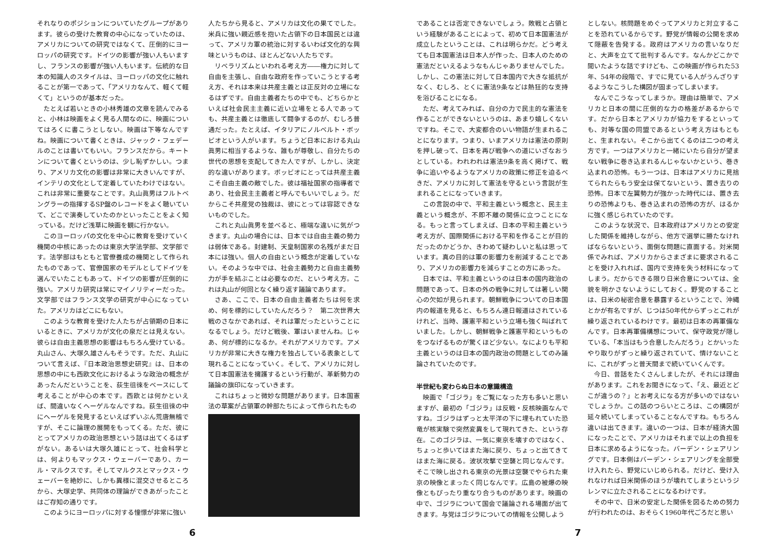それなりのポジションについていたグループがあります。彼らの受けた教育の中心になっていたのは、アメリカについての研究ではなくて、圧倒的にヨーロッパの研究です。ドイツの影響が強い人もいますし、フランスの影響が強い人もいます。伝統的な日本の知識人のスタイルは、ヨーロッパの文化に触れることが第一であって、「アメリカなんて、軽くて軽くて」というのが基本だった。
たとえば若いときの小林秀雄の文章を読んでみると、小林は映画をよく見る人間なのに、映画についてはろくに書こうとしない。映画は下等なんですね。映画について書くときは、ジャック・フェデールのことは書いてもいい。フランスだから。キートンについて書くというのは、少し恥ずかしい。つまり、アメリカ文化の影響は非常に大きいんですが、インテリの文化として定着していたわけではない。これは非常に重要なことです。丸山眞男はフルトベングラーの指揮するSP盤のレコードをよく聴いていて、どこで演奏していたのかといったことをよく知っている。だけど浅草に映画を観に行かない。
このヨーロッパの文化を中心に教育を受けていく機関の中核にあったのは東京大学法学部、文学部です。法学部はもともと官僚養成の機関として作られたものであって、官僚国家のモデルとしてドイツを選んでいたこともあって、ドイツの影響が圧倒的に強い。アメリカ研究は常にマイノリティーだった。文学部ではフランス文学の研究が中心になっていた。アメリカはどこにもない。
このような教育を受けた人たちが占領期の日本にいるときに、アメリカが文化の泉だとは見えない。彼らは自由主義思想の影響はもちろん受けている。丸山さん、大塚久雄さんもそうです。ただ、丸山について言えば、『日本政治思想史研究』は、日本の思想の中にも西欧文化におけるような政治の概念があったんだということを、荻生徂徠をベースにして考えることが中心の本です。西欧とは何かといえば、間違いなくヘーゲルなんですね。荻生徂徠の中にヘーゲルを発見するといえばずいぶん荒唐無稽ですが、そこに論理の展開をもってくる。ただ、彼にとってアメリカの政治思想という話は出てくるはずがない。あるいは大塚久雄にとって、社会科学とは、何よりもマックス・ウェーバーであり、カール・マルクスです。そしてマルクスとマックス・ウェーバーを絶妙に、しかも異様に混交させるところから、大塚史学、共同体の理論ができあがったことはご存知の通りです。
このようにヨーロッパに対する憧憬が非常に強い
人たちから見ると、アメリカは文化の果てでした。米兵に強い親近感を抱いた占領下の日本国民とは違って、アメリカ軍の統治に対するいわば文化的な興味というものは、ほとんどない人たちです。
リベラリズムといわれる考え方――権力に対して自由を主張し、自由な政府を作っていこうとする考え方、それは本来は共産主義とは正反対の立場になるはずです。自由主義者たちの中でも、どちらかといえば社会民主主義に近い立場をとる人であっても、共産主義とは徹底して闘争するのが、むしろ普通だった。たとえば、イタリアにノルベルト・ボッビオという人がいます。ちょうど日本における丸山眞男に相当するような、誰もが尊敬し、自分たちの世代の思想を支配してきた人ですが、しかし、決定的な違いがあります。ボッビオにとっては共産主義こそ自由主義の敵でした。彼は福祉国家の指導者であり、社会民主主義者と呼んでもいいでしょう。だからこそ共産党の独裁は、彼にとっては容認できないものでした。
これと丸山眞男を並べると、極端な違いに気がつきます。丸山の場合には、日本では自由主義の勢力は弱体である。封建制、天皇制国家の名残がまだ日本には強い。個人の自由という概念が定着していない。そのような中では、社会主義勢力と自由主義勢力が手を結ぶことは必要なのだ、という考え方。これは丸山が何回となく繰り返す議論であります。
さあ、ここで、日本の自由主義者たちは何を求め、何を標的にしていたんだろう？　第二次世界大戦のさなかであれば、それは軍だったということになるでしょう。だけど戦後、軍はいませんね。じゃあ、何が標的になるか。それがアメリカです。アメリカが非常に大きな権力を独占している表象として現れることになっていく。そして、アメリカに対して日本国憲法を擁護するという行動が、革新勢力の議論の旗印になっていきます。
これはちょっと微妙な問題があります。日本国憲法の草案が占領軍の幹部たちによって作られたもの
6
であることは否定できないでしょう。敗戦と占領という経験があることによって、初めて日本国憲法が成立したということは、これは明らかだ。どう考えても日本国憲法は日本人が作った、日本人のための憲法だといえるようなもんじゃありませんでした。しかし、この憲法に対して日本国内で大きな抵抗がなく、むしろ、とくに憲法9条などは熱狂的な支持を浴びることになる。
ただ、考えてみれば、自分の力で民主的な憲法を作ることができないというのは、あまり嬉しくないですね。そこで、大変都合のいい物語が生まれることになります。つまり、いまアメリカは憲法の原則を押し破って、日本を再び戦争への道にいざなおうとしている。われわれは憲法9条を高く掲げて、戦争に追いやるようなアメリカの政策に修正を迫るべきだ、アメリカに対して憲法を守るという言説が生まれることになっていきます。
この言説の中で、平和主義という概念と、民主主義という概念が、不即不離の関係に立つことになる。もっと言ってしまえば、日本の平和主義という考え方が、国際関係における平和を作ることが目的だったのかどうか、きわめて疑わしいと私は思っています。真の目的は軍の影響力を削減することであり、アメリカの影響力を減らすことの方にあった。
日本では、平和主義というのは日本の国内政治の問題であって、日本の外の戦争に対しては著しい関心の欠如が見られます。朝鮮戦争についての日本国内の報道を見ると、もちろん連日報道はされているけれど、当時、護憲平和という立場も強く叫ばれていました。しかし、朝鮮戦争と護憲平和というものをつなげるものが驚くほど少ない。なによりも平和主義というのは日本の国内政治の問題としてのみ議論されていたのです。
半世紀も変わらぬ日本の意識構造
映画で「ゴジラ」をご覧になった方も多いと思いますが、最初の「ゴジラ」は反戦・反核映画なんですね。ゴジラはずっと太平洋の下に埋もれていた恐竜が核実験で突然変異をして現れてきた、という存在。このゴジラは、一気に東京を壊すのではなく、ちょっと歩いてはまた海に戻り、ちょっと出てきてはまた海に戻る。波状攻撃で空襲と同じなんです。そこで映し出される東京の光景は空襲でやられた東京の映像とまったく同じなんです。広島の被爆の映像ともぴったり重なり合うものがあります。映画の中で、ゴジラについて国会で議論される場面が出てきます。与党はゴジラについての情報を公開しよう
としない。核問題をめぐってアメリカと対立することを恐れているからです。野党が情報の公開を求めて隠蔽を告発する。政府はアメリカの言いなりだと、大声を立てて批判するんです。なんかどこかで聞いたような話ですけども、この映画が作られた53年、54年の段階で、すでに見ている人がうんざりするようなこうした構図が固まってしまいます。
なんでこうなってしまうか。理由は簡単で、アメリカと日本の間に圧倒的な力の格差があるからです。だから日本とアメリカが協力をするといっても、対等な国の同盟であるという考え方はもともと、生まれない。そこから出てくるのは二つの考え方です。一つはアメリカと一緒にいたら自分が望まない戦争に巻き込まれるんじゃないかという、巻き込まれの恐怖。もう一つは、日本はアメリカに見捨てられたらもう安全は保てないという、置き去りの恐怖。日本で左翼勢力が強かった時代には、置き去りの恐怖よりも、巻き込まれの恐怖の方が、はるかに強く感じられていたのです。
このような状況で、日本政府はアメリカとの安定した関係を維持しながら、他方で選挙に勝たなければならないという、面倒な問題に直面する。対米関係でみれば、アメリカからさまざまに要求されることを受け入れれば、国内で支持を失う材料になってしまう。だからできる限り日米合意については、全貌を明かさないようにしておく。野党のすることは、日米の秘密合意を暴露するということで、沖縄とかが有名ですが、じつは50年代からずっとこれが繰り返されているわけです。最初は日本の再軍備なんです。日本再軍備構想について、保守政党が隠している、「本当はもう合意したんだろう」とかいったやり取りがずっと繰り返されていて、情けないことに、これがずっと普天間まで続いていくんです。
今日、昔話をたくさんしましたが、それには理由があります。これをお聞きになって、「え、最近とどこが違うの？」とお考えになる方が多いのではないでしょうか。この話のつらいところは、この構図が延々続いてしまっていることなんですね。もちろん違いは出てきます。違いの一つは、日本が経済大国になったことで、アメリカはそれまで以上の負担を日本に求めるようになった。バーデン・シェアリングです。日本側はバーデン・シェアリングを全部受け入れたら、野党にいじめられる。だけど、受け入れなければ日米関係のほうが壊れてしまうというジレンマに立たされることになるわけです。
その中で、日米の安定した関係を図るための努力が行われたのは、おそらく1960年代ごろだと思い
7